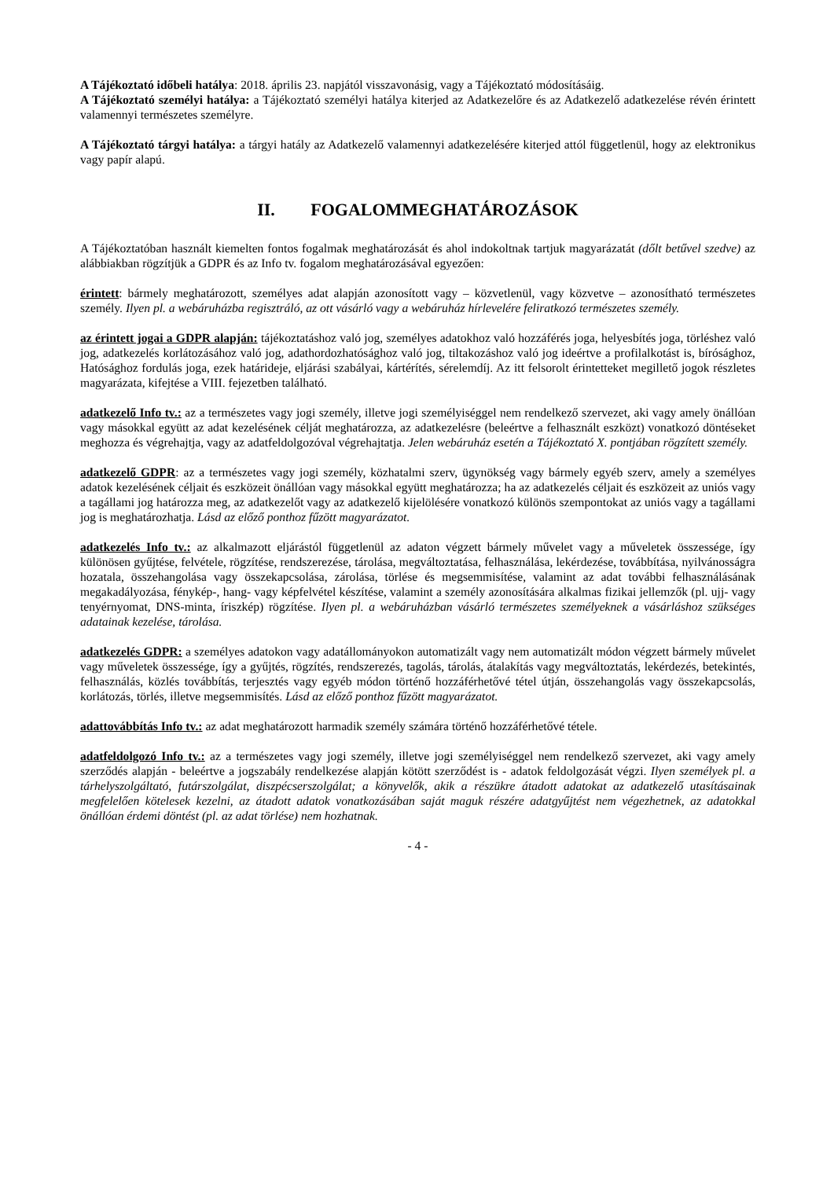A Tájékoztató időbeli hatálya: 2018. április 23. napjától visszavonásig, vagy a Tájékoztató módosításáig.
A Tájékoztató személyi hatálya: a Tájékoztató személyi hatálya kiterjed az Adatkezelőre és az Adatkezelő adatkezelése révén érintett valamennyi természetes személyre.
A Tájékoztató tárgyi hatálya: a tárgyi hatály az Adatkezelő valamennyi adatkezelésére kiterjed attól függetlenül, hogy az elektronikus vagy papír alapú.
II. FOGALOMMEGHATÁROZÁSOK
A Tájékoztatóban használt kiemelten fontos fogalmak meghatározását és ahol indokoltnak tartjuk magyarázatát (dőlt betűvel szedve) az alábbiakban rögzítjük a GDPR és az Info tv. fogalom meghatározásával egyezően:
érintett: bármely meghatározott, személyes adat alapján azonosított vagy – közvetlenül, vagy közvetve – azonosítható természetes személy. Ilyen pl. a webáruházba regisztráló, az ott vásárló vagy a webáruház hírlevelére feliratkozó természetes személy.
az érintett jogai a GDPR alapján: tájékoztatáshoz való jog, személyes adatokhoz való hozzáférés joga, helyesbítés joga, törléshez való jog, adatkezelés korlátozásához való jog, adathordozhatósághoz való jog, tiltakozáshoz való jog ideértve a profilalkotást is, bírósághoz, Hatósághoz fordulás joga, ezek határideje, eljárási szabályai, kártérítés, sérelemdíj. Az itt felsorolt érintetteket megillető jogok részletes magyarázata, kifejtése a VIII. fejezetben található.
adatkezelő Info tv.: az a természetes vagy jogi személy, illetve jogi személyiséggel nem rendelkező szervezet, aki vagy amely önállóan vagy másokkal együtt az adat kezelésének célját meghatározza, az adatkezelésre (beleértve a felhasznált eszközt) vonatkozó döntéseket meghozza és végrehajtja, vagy az adatfeldolgozóval végrehajtatja. Jelen webáruház esetén a Tájékoztató X. pontjában rögzített személy.
adatkezelő GDPR: az a természetes vagy jogi személy, közhatalmi szerv, ügynökség vagy bármely egyéb szerv, amely a személyes adatok kezelésének céljait és eszközeit önállóan vagy másokkal együtt meghatározza; ha az adatkezelés céljait és eszközeit az uniós vagy a tagállami jog határozza meg, az adatkezelőt vagy az adatkezelő kijelölésére vonatkozó különös szempontokat az uniós vagy a tagállami jog is meghatározhatja. Lásd az előző ponthoz fűzött magyarázatot.
adatkezelés Info tv.: az alkalmazott eljárástól függetlenül az adaton végzett bármely művelet vagy a műveletek összessége, így különösen gyűjtése, felvétele, rögzítése, rendszerezése, tárolása, megváltoztatása, felhasználása, lekérdezése, továbbítása, nyilvánosságra hozatala, összehangolása vagy összekapcsolása, zárolása, törlése és megsemmisítése, valamint az adat további felhasználásának megakadályozása, fénykép-, hang- vagy képfelvétel készítése, valamint a személy azonosítására alkalmas fizikai jellemzők (pl. ujj- vagy tenyérnyomat, DNS-minta, íriszkép) rögzítése. Ilyen pl. a webáruházban vásárló természetes személyeknek a vásárláshoz szükséges adatainak kezelése, tárolása.
adatkezelés GDPR: a személyes adatokon vagy adatállományokon automatizált vagy nem automatizált módon végzett bármely művelet vagy műveletek összessége, így a gyűjtés, rögzítés, rendszerezés, tagolás, tárolás, átalakítás vagy megváltoztatás, lekérdezés, betekintés, felhasználás, közlés továbbítás, terjesztés vagy egyéb módon történő hozzáférhetővé tétel útján, összehangolás vagy összekapcsolás, korlátozás, törlés, illetve megsemmisítés. Lásd az előző ponthoz fűzött magyarázatot.
adattovábbítás Info tv.: az adat meghatározott harmadik személy számára történő hozzáférhetővé tétele.
adatfeldolgozó Info tv.: az a természetes vagy jogi személy, illetve jogi személyiséggel nem rendelkező szervezet, aki vagy amely szerződés alapján - beleértve a jogszabály rendelkezése alapján kötött szerződést is - adatok feldolgozását végzi. Ilyen személyek pl. a tárhelyszolgáltató, futárszolgálat, diszpécserszolgálat; a könyvelők, akik a részükre átadott adatokat az adatkezelő utasításainak megfelelően kötelesek kezelni, az átadott adatok vonatkozásában saját maguk részére adatgyűjtést nem végezhetnek, az adatokkal önállóan érdemi döntést (pl. az adat törlése) nem hozhatnak.
- 4 -